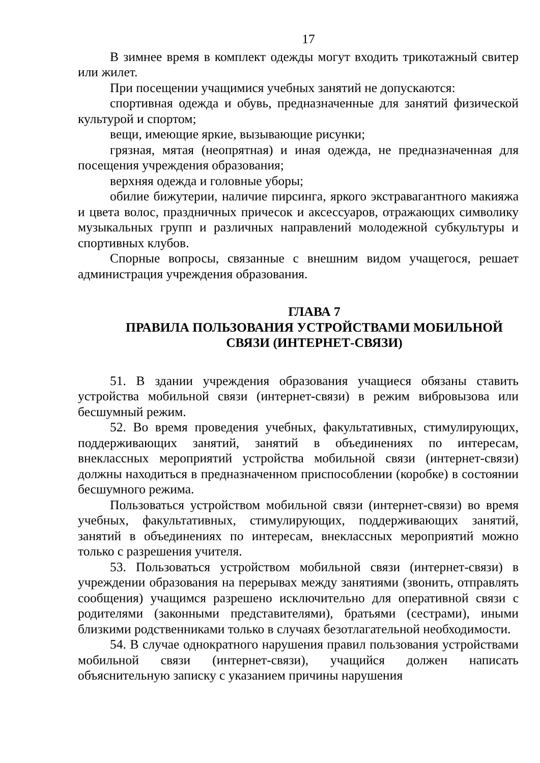17
В зимнее время в комплект одежды могут входить трикотажный свитер или жилет.
При посещении учащимися учебных занятий не допускаются:
спортивная одежда и обувь, предназначенные для занятий физической культурой и спортом;
вещи, имеющие яркие, вызывающие рисунки;
грязная, мятая (неопрятная) и иная одежда, не предназначенная для посещения учреждения образования;
верхняя одежда и головные уборы;
обилие бижутерии, наличие пирсинга, яркого экстравагантного макияжа и цвета волос, праздничных причесок и аксессуаров, отражающих символику музыкальных групп и различных направлений молодежной субкультуры и спортивных клубов.
Спорные вопросы, связанные с внешним видом учащегося, решает администрация учреждения образования.
ГЛАВА 7
ПРАВИЛА ПОЛЬЗОВАНИЯ УСТРОЙСТВАМИ МОБИЛЬНОЙ СВЯЗИ (ИНТЕРНЕТ-СВЯЗИ)
51. В здании учреждения образования учащиеся обязаны ставить устройства мобильной связи (интернет-связи) в режим вибровызова или бесшумный режим.
52. Во время проведения учебных, факультативных, стимулирующих, поддерживающих занятий, занятий в объединениях по интересам, внеклассных мероприятий устройства мобильной связи (интернет-связи) должны находиться в предназначенном приспособлении (коробке) в состоянии бесшумного режима.
Пользоваться устройством мобильной связи (интернет-связи) во время учебных, факультативных, стимулирующих, поддерживающих занятий, занятий в объединениях по интересам, внеклассных мероприятий можно только с разрешения учителя.
53. Пользоваться устройством мобильной связи (интернет-связи) в учреждении образования на перерывах между занятиями (звонить, отправлять сообщения) учащимся разрешено исключительно для оперативной связи с родителями (законными представителями), братьями (сестрами), иными близкими родственниками только в случаях безотлагательной необходимости.
54. В случае однократного нарушения правил пользования устройствами мобильной связи (интернет-связи), учащийся должен написать объяснительную записку с указанием причины нарушения